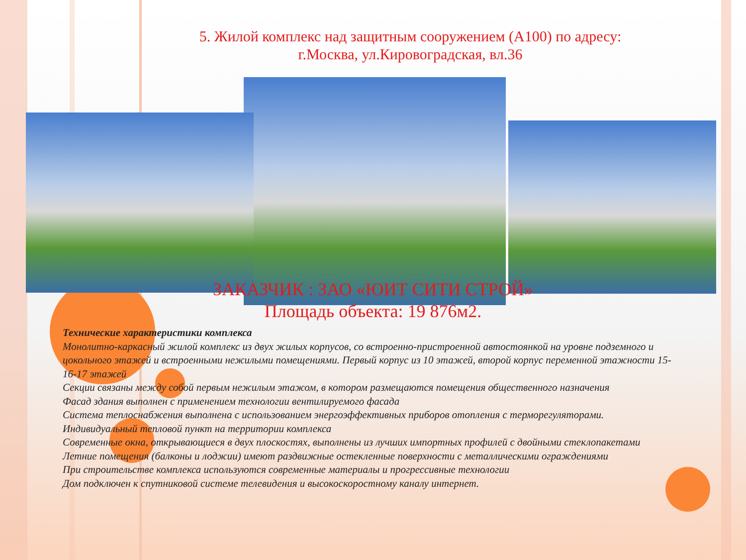5. Жилой комплекс над защитным сооружением (А100) по адресу:
г.Москва, ул.Кировоградская, вл.36
ЗАКАЗЧИК : ЗАО «ЮИТ СИТИ СТРОЙ»
Площадь объекта: 19 876м2.
Технические характеристики комплекса
Монолитно-каркасный жилой комплекс из двух жилых корпусов, со встроенно-пристроенной автостоянкой на уровне подземного и цокольного этажей и встроенными нежилыми помещениями. Первый корпус из 10 этажей, второй корпус переменной этажности 15-16-17 этажей
Секции связаны между собой первым нежилым этажом, в котором размещаются помещения общественного назначения
Фасад здания выполнен с применением технологии вентилируемого фасада
Система теплоснабжения выполнена с использованием энергоэффективных приборов отопления с терморегуляторами.
Индивидуальный тепловой пункт на территории комплекса
Современные окна, открывающиеся в двух плоскостях, выполнены из лучших импортных профилей с двойными стеклопакетами
Летние помещения (балконы и лоджии) имеют раздвижные остекленные поверхности с металлическими ограждениями
При строительстве комплекса используются современные материалы и прогрессивные технологии
Дом подключен к спутниковой системе телевидения и высокоскоростному каналу интернет.